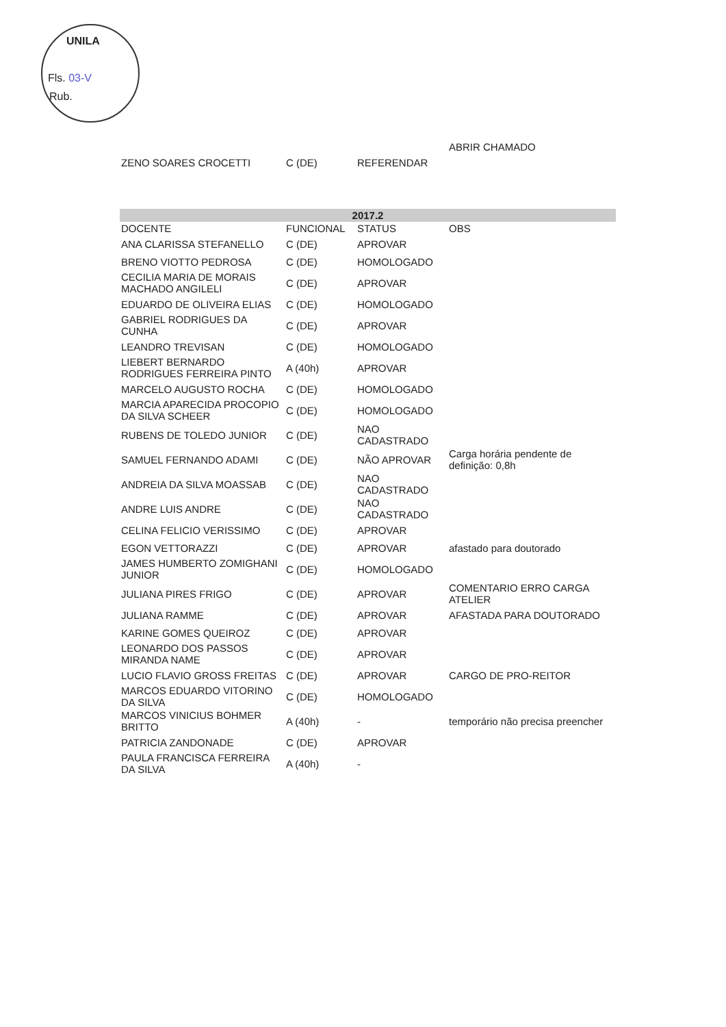UNILA
Fls. 03-V
Rub.
| | | | ABRIR CHAMADO |
| ZENO SOARES CROCETTI | C (DE) | REFERENDAR | |
| 2017.2 | | | |
| DOCENTE | FUNCIONAL | STATUS | OBS |
| ANA CLARISSA STEFANELLO | C (DE) | APROVAR | |
| BRENO VIOTTO PEDROSA | C (DE) | HOMOLOGADO | |
| CECILIA MARIA DE MORAIS MACHADO ANGILELI | C (DE) | APROVAR | |
| EDUARDO DE OLIVEIRA ELIAS | C (DE) | HOMOLOGADO | |
| GABRIEL RODRIGUES DA CUNHA | C (DE) | APROVAR | |
| LEANDRO TREVISAN | C (DE) | HOMOLOGADO | |
| LIEBERT BERNARDO RODRIGUES FERREIRA PINTO | A (40h) | APROVAR | |
| MARCELO AUGUSTO ROCHA | C (DE) | HOMOLOGADO | |
| MARCIA APARECIDA PROCOPIO DA SILVA SCHEER | C (DE) | HOMOLOGADO | |
| RUBENS DE TOLEDO JUNIOR | C (DE) | NAO CADASTRADO | |
| SAMUEL FERNANDO ADAMI | C (DE) | NÃO APROVAR | Carga horária pendente de definição: 0,8h |
| ANDREIA DA SILVA MOASSAB | C (DE) | NAO CADASTRADO | |
| ANDRE LUIS ANDRE | C (DE) | NAO CADASTRADO | |
| CELINA FELICIO VERISSIMO | C (DE) | APROVAR | |
| EGON VETTORAZZI | C (DE) | APROVAR | afastado para doutorado |
| JAMES HUMBERTO ZOMIGHANI JUNIOR | C (DE) | HOMOLOGADO | |
| JULIANA PIRES FRIGO | C (DE) | APROVAR | COMENTARIO ERRO CARGA ATELIER |
| JULIANA RAMME | C (DE) | APROVAR | AFASTADA PARA DOUTORADO |
| KARINE GOMES QUEIROZ | C (DE) | APROVAR | |
| LEONARDO DOS PASSOS MIRANDA NAME | C (DE) | APROVAR | |
| LUCIO FLAVIO GROSS FREITAS | C (DE) | APROVAR | CARGO DE PRO-REITOR |
| MARCOS EDUARDO VITORINO DA SILVA | C (DE) | HOMOLOGADO | |
| MARCOS VINICIUS BOHMER BRITTO | A (40h) | - | temporário não precisa preencher |
| PATRICIA ZANDONADE | C (DE) | APROVAR | |
| PAULA FRANCISCA FERREIRA DA SILVA | A (40h) | - | |